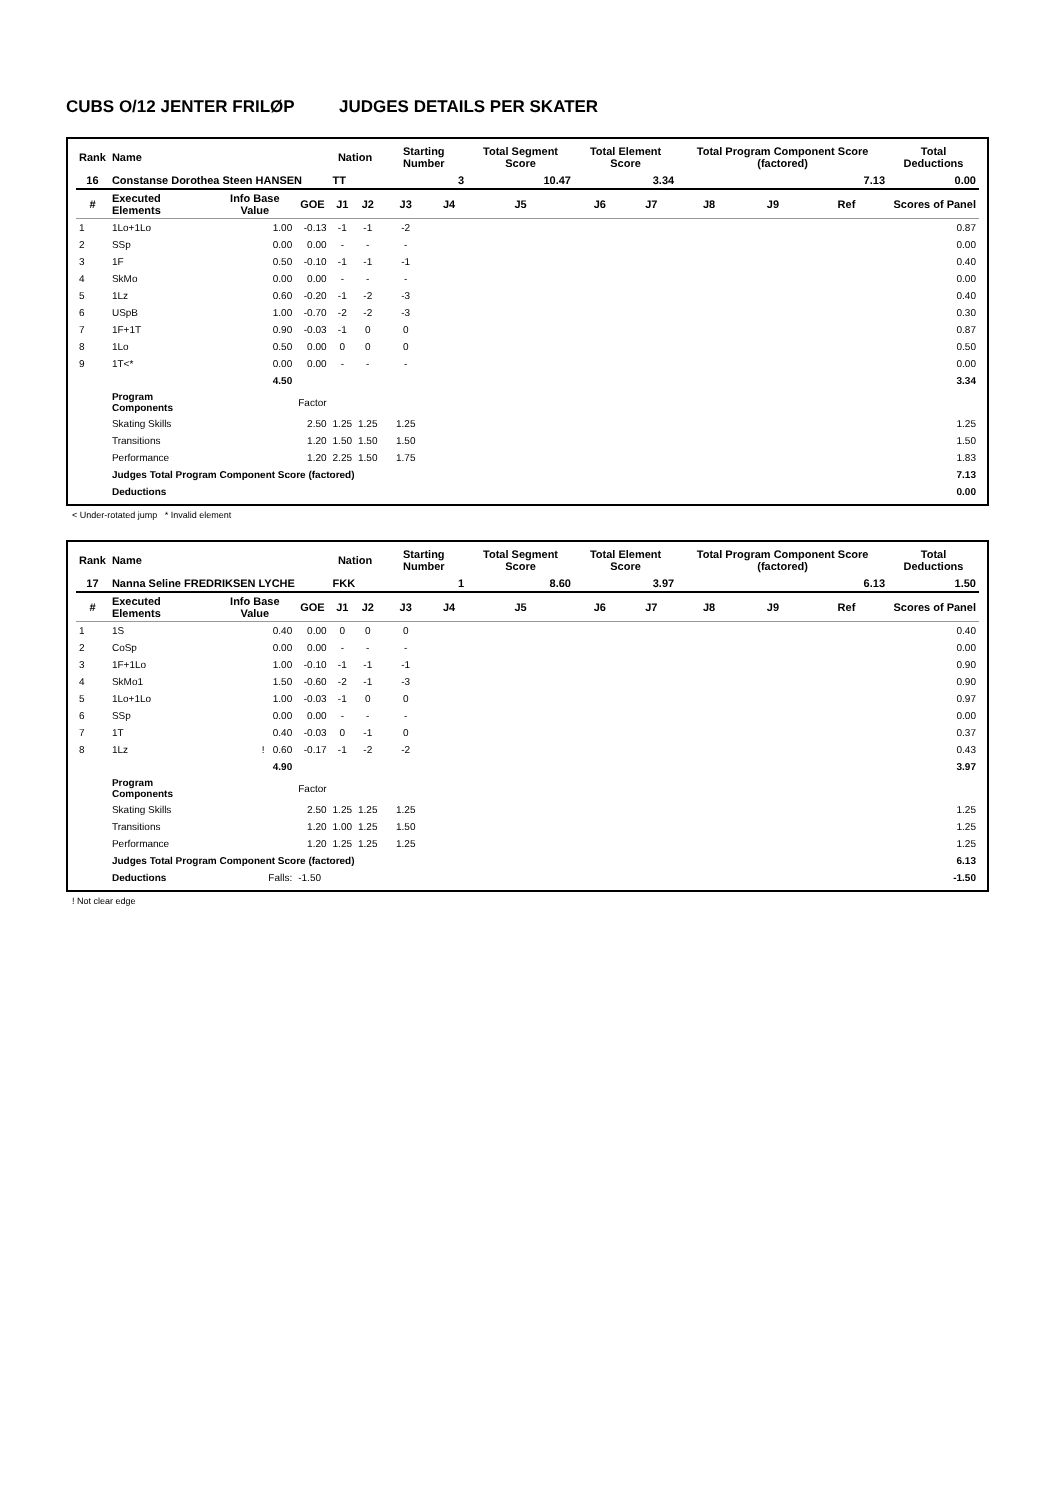CUBS O/12 JENTER FRILØP JUDGES DETAILS PER SKATER
| Rank | Name | | | Nation | | Starting Number | | Total Segment Score | Total Element Score | | Total Program Component Score (factored) | | | Total Deductions |
| --- | --- | --- | --- | --- | --- | --- | --- | --- | --- | --- | --- | --- | --- | --- |
| 16 | Constanse Dorothea Steen HANSEN | | | TT | | 3 | | 10.47 | 3.34 | | 7.13 | | | 0.00 |
| # | Executed Elements | Info Base Value | GOE | J1 | J2 | J3 | J4 | J5 | J6 | J7 | J8 | J9 | Ref | Scores of Panel |
| 1 | 1Lo+1Lo | 1.00 | -0.13 | -1 | -1 | -2 | | | | | | | | 0.87 |
| 2 | SSp | 0.00 | 0.00 | - | - | - | | | | | | | | 0.00 |
| 3 | 1F | 0.50 | -0.10 | -1 | -1 | -1 | | | | | | | | 0.40 |
| 4 | SkMo | 0.00 | 0.00 | - | - | - | | | | | | | | 0.00 |
| 5 | 1Lz | 0.60 | -0.20 | -1 | -2 | -3 | | | | | | | | 0.40 |
| 6 | USpB | 1.00 | -0.70 | -2 | -2 | -3 | | | | | | | | 0.30 |
| 7 | 1F+1T | 0.90 | -0.03 | -1 | 0 | 0 | | | | | | | | 0.87 |
| 8 | 1Lo | 0.50 | 0.00 | 0 | 0 | 0 | | | | | | | | 0.50 |
| 9 | 1T<* | 0.00 | 0.00 | - | - | - | | | | | | | | 0.00 |
| | | 4.50 | | | | | | | | | | | | 3.34 |
| | Program Components | | Factor | | | | | | | | | | | |
| | Skating Skills | | 2.50 | 1.25 | 1.25 | 1.25 | | | | | | | | 1.25 |
| | Transitions | | 1.20 | 1.50 | 1.50 | 1.50 | | | | | | | | 1.50 |
| | Performance | | 1.20 | 2.25 | 1.50 | 1.75 | | | | | | | | 1.83 |
| | Judges Total Program Component Score (factored) | | | | | | | | | | | | | 7.13 |
| | Deductions | | | | | | | | | | | | | 0.00 |
< Under-rotated jump * Invalid element
| Rank | Name | | | Nation | | Starting Number | | Total Segment Score | Total Element Score | | Total Program Component Score (factored) | | | Total Deductions |
| --- | --- | --- | --- | --- | --- | --- | --- | --- | --- | --- | --- | --- | --- | --- |
| 17 | Nanna Seline FREDRIKSEN LYCHE | | | FKK | | 1 | | 8.60 | 3.97 | | 6.13 | | | 1.50 |
| # | Executed Elements | Info Base Value | GOE | J1 | J2 | J3 | J4 | J5 | J6 | J7 | J8 | J9 | Ref | Scores of Panel |
| 1 | 1S | 0.40 | 0.00 | 0 | 0 | 0 | | | | | | | | 0.40 |
| 2 | CoSp | 0.00 | 0.00 | - | - | - | | | | | | | | 0.00 |
| 3 | 1F+1Lo | 1.00 | -0.10 | -1 | -1 | -1 | | | | | | | | 0.90 |
| 4 | SkMo1 | 1.50 | -0.60 | -2 | -1 | -3 | | | | | | | | 0.90 |
| 5 | 1Lo+1Lo | 1.00 | -0.03 | -1 | 0 | 0 | | | | | | | | 0.97 |
| 6 | SSp | 0.00 | 0.00 | - | - | - | | | | | | | | 0.00 |
| 7 | 1T | 0.40 | -0.03 | 0 | -1 | 0 | | | | | | | | 0.37 |
| 8 | 1Lz | ! 0.60 | -0.17 | -1 | -2 | -2 | | | | | | | | 0.43 |
| | | 4.90 | | | | | | | | | | | | 3.97 |
| | Program Components | | Factor | | | | | | | | | | | |
| | Skating Skills | | 2.50 | 1.25 | 1.25 | 1.25 | | | | | | | | 1.25 |
| | Transitions | | 1.20 | 1.00 | 1.25 | 1.50 | | | | | | | | 1.25 |
| | Performance | | 1.20 | 1.25 | 1.25 | 1.25 | | | | | | | | 1.25 |
| | Judges Total Program Component Score (factored) | | | | | | | | | | | | | 6.13 |
| | Deductions | Falls: | -1.50 | | | | | | | | | | | -1.50 |
! Not clear edge